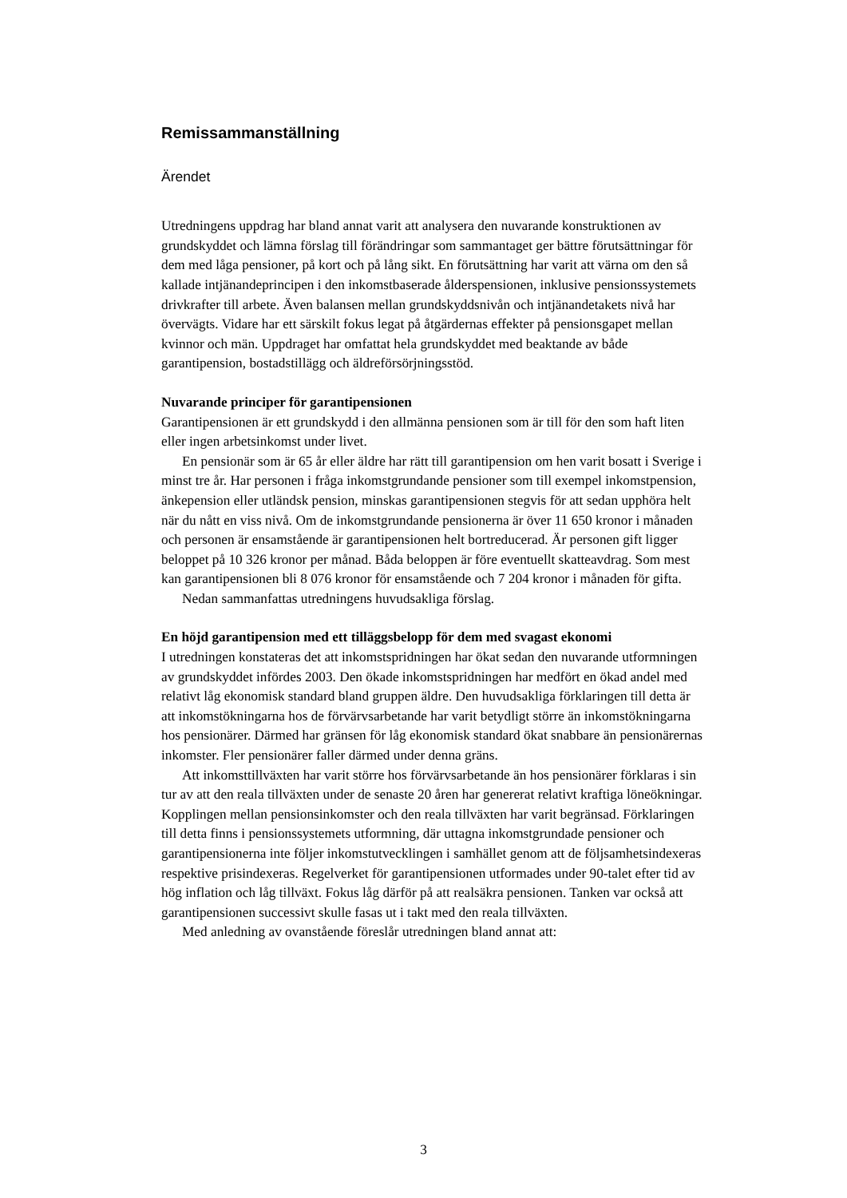Remissammanställning
Ärendet
Utredningens uppdrag har bland annat varit att analysera den nuvarande konstruktionen av grundskyddet och lämna förslag till förändringar som sammantaget ger bättre förutsättningar för dem med låga pensioner, på kort och på lång sikt. En förutsättning har varit att värna om den så kallade intjänandeprincipen i den inkomstbaserade ålderspensionen, inklusive pensionssystemets drivkrafter till arbete. Även balansen mellan grundskyddsnivån och intjänandetakets nivå har övervägts. Vidare har ett särskilt fokus legat på åtgärdernas effekter på pensionsgapet mellan kvinnor och män. Uppdraget har omfattat hela grundskyddet med beaktande av både garantipension, bostadstillägg och äldreförsörjningsstöd.
Nuvarande principer för garantipensionen
Garantipensionen är ett grundskydd i den allmänna pensionen som är till för den som haft liten eller ingen arbetsinkomst under livet.
En pensionär som är 65 år eller äldre har rätt till garantipension om hen varit bosatt i Sverige i minst tre år. Har personen i fråga inkomstgrundande pensioner som till exempel inkomstpension, änkepension eller utländsk pension, minskas garantipensionen stegvis för att sedan upphöra helt när du nått en viss nivå. Om de inkomstgrundande pensionerna är över 11 650 kronor i månaden och personen är ensamstående är garantipensionen helt bortreducerad. Är personen gift ligger beloppet på 10 326 kronor per månad. Båda beloppen är före eventuellt skatteavdrag. Som mest kan garantipensionen bli 8 076 kronor för ensamstående och 7 204 kronor i månaden för gifta.
Nedan sammanfattas utredningens huvudsakliga förslag.
En höjd garantipension med ett tilläggsbelopp för dem med svagast ekonomi
I utredningen konstateras det att inkomstspridningen har ökat sedan den nuvarande utformningen av grundskyddet infördes 2003. Den ökade inkomstspridningen har medfört en ökad andel med relativt låg ekonomisk standard bland gruppen äldre. Den huvudsakliga förklaringen till detta är att inkomstökningarna hos de förvärvsarbetande har varit betydligt större än inkomstökningarna hos pensionärer. Därmed har gränsen för låg ekonomisk standard ökat snabbare än pensionärernas inkomster. Fler pensionärer faller därmed under denna gräns.
Att inkomsttillväxten har varit större hos förvärvsarbetande än hos pensionärer förklaras i sin tur av att den reala tillväxten under de senaste 20 åren har genererat relativt kraftiga löneökningar. Kopplingen mellan pensionsinkomster och den reala tillväxten har varit begränsad. Förklaringen till detta finns i pensionssystemets utformning, där uttagna inkomstgrundade pensioner och garantipensionerna inte följer inkomstutvecklingen i samhället genom att de följsamhetsindexeras respektive prisindexeras. Regelverket för garantipensionen utformades under 90-talet efter tid av hög inflation och låg tillväxt. Fokus låg därför på att realsäkra pensionen. Tanken var också att garantipensionen successivt skulle fasas ut i takt med den reala tillväxten.
Med anledning av ovanstående föreslår utredningen bland annat att:
3